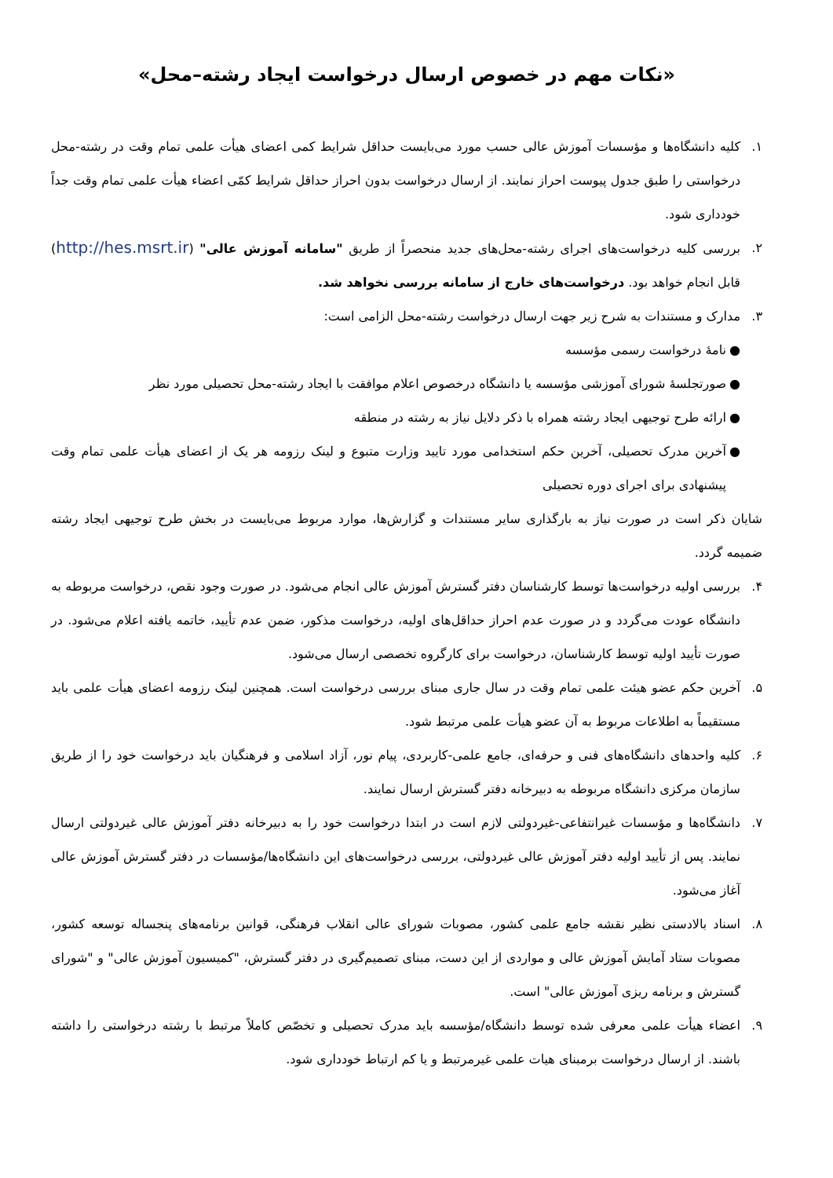«نکات مهم در خصوص ارسال درخواست ایجاد رشته–محل»
۱. کلیه دانشگاه‌ها و مؤسسات آموزش عالی حسب مورد می‌بایست حداقل شرایط کمی اعضای هیأت علمی تمام وقت در رشته-محل درخواستی را طبق جدول پیوست احراز نمایند. از ارسال درخواست بدون احراز حداقل شرایط کمّی اعضاء هیأت علمی تمام وقت جداً خودداری شود.
۲. بررسی کلیه درخواست‌های اجرای رشته-محل‌های جدید منحصراً از طریق "سامانه آموزش عالی" (http://hes.msrt.ir) قابل انجام خواهد بود. درخواست‌های خارج از سامانه بررسی نخواهد شد.
۳. مدارک و مستندات به شرح زیر جهت ارسال درخواست رشته-محل الزامی است:
● نامهٔ درخواست رسمی مؤسسه
● صورتجلسهٔ شورای آموزشی مؤسسه یا دانشگاه درخصوص اعلام موافقت با ایجاد رشته-محل تحصیلی مورد نظر
● ارائه طرح توجیهی ایجاد رشته همراه با ذکر دلایل نیاز به رشته در منطقه
● آخرین مدرک تحصیلی، آخرین حکم استخدامی مورد تایید وزارت متبوع و لینک رزومه هر یک از اعضای هیأت علمی تمام وقت پیشنهادی برای اجرای دوره تحصیلی
شایان ذکر است در صورت نیاز به بارگذاری سایر مستندات و گزارش‌ها، موارد مربوط می‌بایست در بخش طرح توجیهی ایجاد رشته ضمیمه گردد.
۴. بررسی اولیه درخواست‌ها توسط کارشناسان دفتر گسترش آموزش عالی انجام می‌شود. در صورت وجود نقص، درخواست مربوطه به دانشگاه عودت می‌گردد و در صورت عدم احراز حداقل‌های اولیه، درخواست مذکور، ضمن عدم تأیید، خاتمه یافته اعلام می‌شود. در صورت تأیید اولیه توسط کارشناسان، درخواست برای کارگروه تخصصی ارسال می‌شود.
۵. آخرین حکم عضو هیئت علمی تمام وقت در سال جاری مبنای بررسی درخواست است. همچنین لینک رزومه اعضای هیأت علمی باید مستقیماً به اطلاعات مربوط به آن عضو هیأت علمی مرتبط شود.
۶. کلیه واحدهای دانشگاه‌های فنی و حرفه‌ای، جامع علمی-کاربردی، پیام نور، آزاد اسلامی و فرهنگیان باید درخواست خود را از طریق سازمان مرکزی دانشگاه مربوطه به دبیرخانه دفتر گسترش ارسال نمایند.
۷. دانشگاه‌ها و مؤسسات غیرانتفاعی-غیردولتی لازم است در ابتدا درخواست خود را به دبیرخانه دفتر آموزش عالی غیردولتی ارسال نمایند. پس از تأیید اولیه دفتر آموزش عالی غیردولتی، بررسی درخواست‌های این دانشگاه‌ها/مؤسسات در دفتر گسترش آموزش عالی آغاز می‌شود.
۸. اسناد بالادستی نظیر نقشه جامع علمی کشور، مصوبات شورای عالی انقلاب فرهنگی، قوانین برنامه‌های پنجساله توسعه کشور، مصوبات ستاد آمایش آموزش عالی و مواردی از این دست، مبنای تصمیم‌گیری در دفتر گسترش، "کمیسیون آموزش عالی" و "شورای گسترش و برنامه ریزی آموزش عالی" است.
۹. اعضاء هیأت علمی معرفی شده توسط دانشگاه/مؤسسه باید مدرک تحصیلی و تخصّص کاملاً مرتبط با رشته درخواستی را داشته باشند. از ارسال درخواست برمبنای هیات علمی غیرمرتبط و یا کم ارتباط خودداری شود.